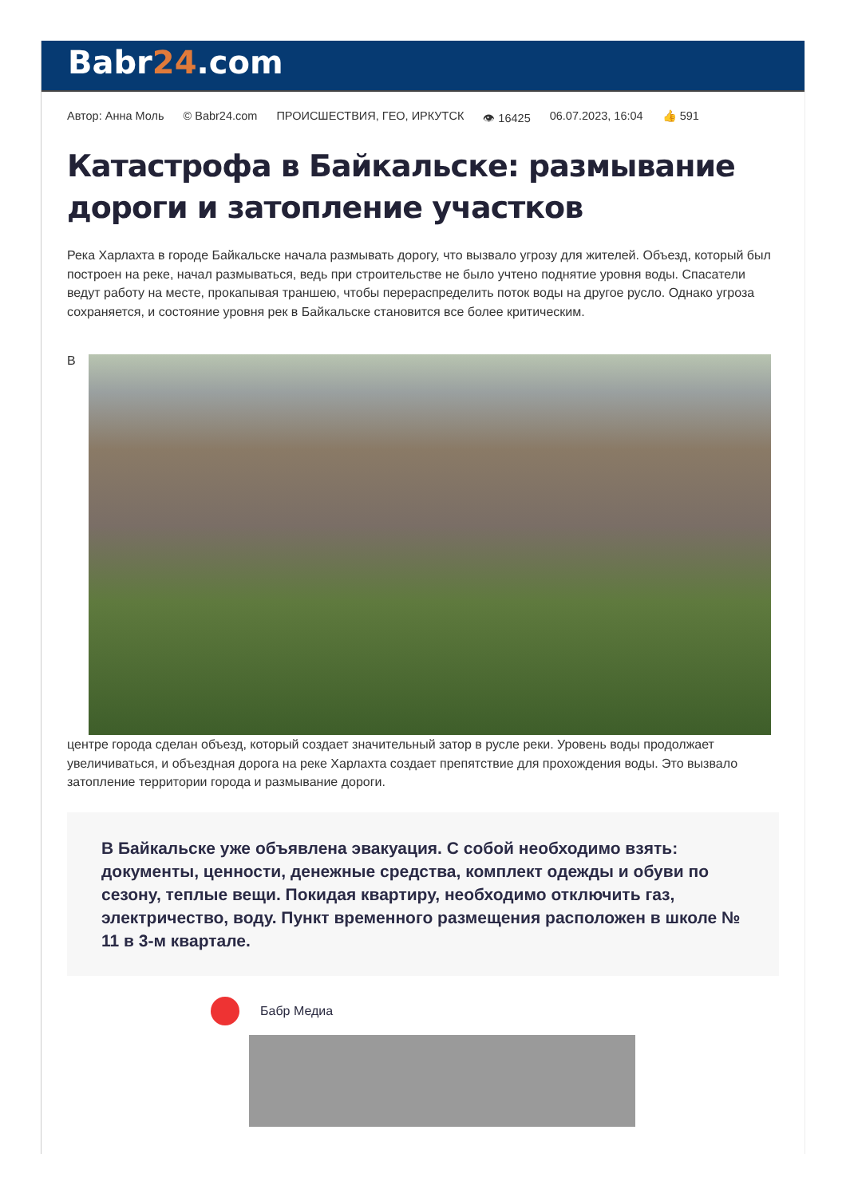Babr24.com
Автор: Анна Моль © Babr24.com ПРОИСШЕСТВИЯ, ГЕО, ИРКУТСК 👁 16425 06.07.2023, 16:04 👍 591
Катастрофа в Байкальске: размывание дороги и затопление участков
Река Харлахта в городе Байкальске начала размывать дорогу, что вызвало угрозу для жителей. Объезд, который был построен на реке, начал размываться, ведь при строительстве не было учтено поднятие уровня воды. Спасатели ведут работу на месте, прокапывая траншею, чтобы перераспределить поток воды на другое русло. Однако угроза сохраняется, и состояние уровня рек в Байкальске становится все более критическим.
В
центре города сделан объезд, который создает значительный затор в русле реки. Уровень воды продолжает увеличиваться, и объездная дорога на реке Харлахта создает препятствие для прохождения воды. Это вызвало затопление территории города и размывание дороги.
В Байкальске уже объявлена эвакуация. С собой необходимо взять: документы, ценности, денежные средства, комплект одежды и обуви по сезону, теплые вещи. Покидая квартиру, необходимо отключить газ, электричество, воду. Пункт временного размещения расположен в школе № 11 в 3-м квартале.
Бабр Медиа